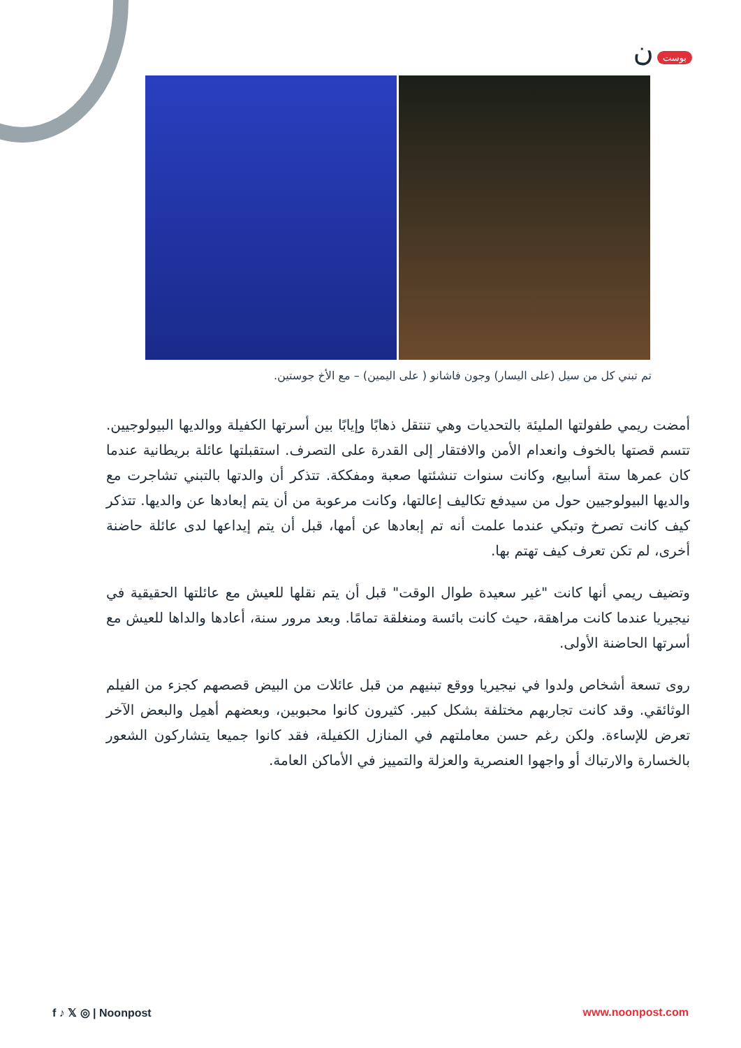بوست ن
تم تبني كل من سيل (على اليسار) وجون فاشانو ( على اليمين) – مع الأخ جوستين.
أمضت ريمي طفولتها المليئة بالتحديات وهي تنتقل ذهابًا وإيابًا بين أسرتها الكفيلة ووالديها البيولوجيين. تتسم قصتها بالخوف وانعدام الأمن والافتقار إلى القدرة على التصرف. استقبلتها عائلة بريطانية عندما كان عمرها ستة أسابيع، وكانت سنوات تنشئتها صعبة ومفككة. تتذكر أن والدتها بالتبني تشاجرت مع والديها البيولوجيين حول من سيدفع تكاليف إعالتها، وكانت مرعوبة من أن يتم إبعادها عن والديها. تتذكر كيف كانت تصرخ وتبكي عندما علمت أنه تم إبعادها عن أمها، قبل أن يتم إيداعها لدى عائلة حاضنة أخرى، لم تكن تعرف كيف تهتم بها.
وتضيف ريمي أنها كانت "غير سعيدة طوال الوقت" قبل أن يتم نقلها للعيش مع عائلتها الحقيقية في نيجيريا عندما كانت مراهقة، حيث كانت بائسة ومنغلقة تمامًا. وبعد مرور سنة، أعادها والداها للعيش مع أسرتها الحاضنة الأولى.
روى تسعة أشخاص ولدوا في نيجيريا ووقع تبنيهم من قبل عائلات من البيض قصصهم كجزء من الفيلم الوثائقي. وقد كانت تجاربهم مختلفة بشكل كبير. كثيرون كانوا محبوبين، وبعضهم أهمِل والبعض الآخر تعرض للإساءة. ولكن رغم حسن معاملتهم في المنازل الكفيلة، فقد كانوا جميعا يتشاركون الشعور بالخسارة والارتباك أو واجهوا العنصرية والعزلة والتمييز في الأماكن العامة.
f ♪ 𝕏 ◎ | Noonpost www.noonpost.com